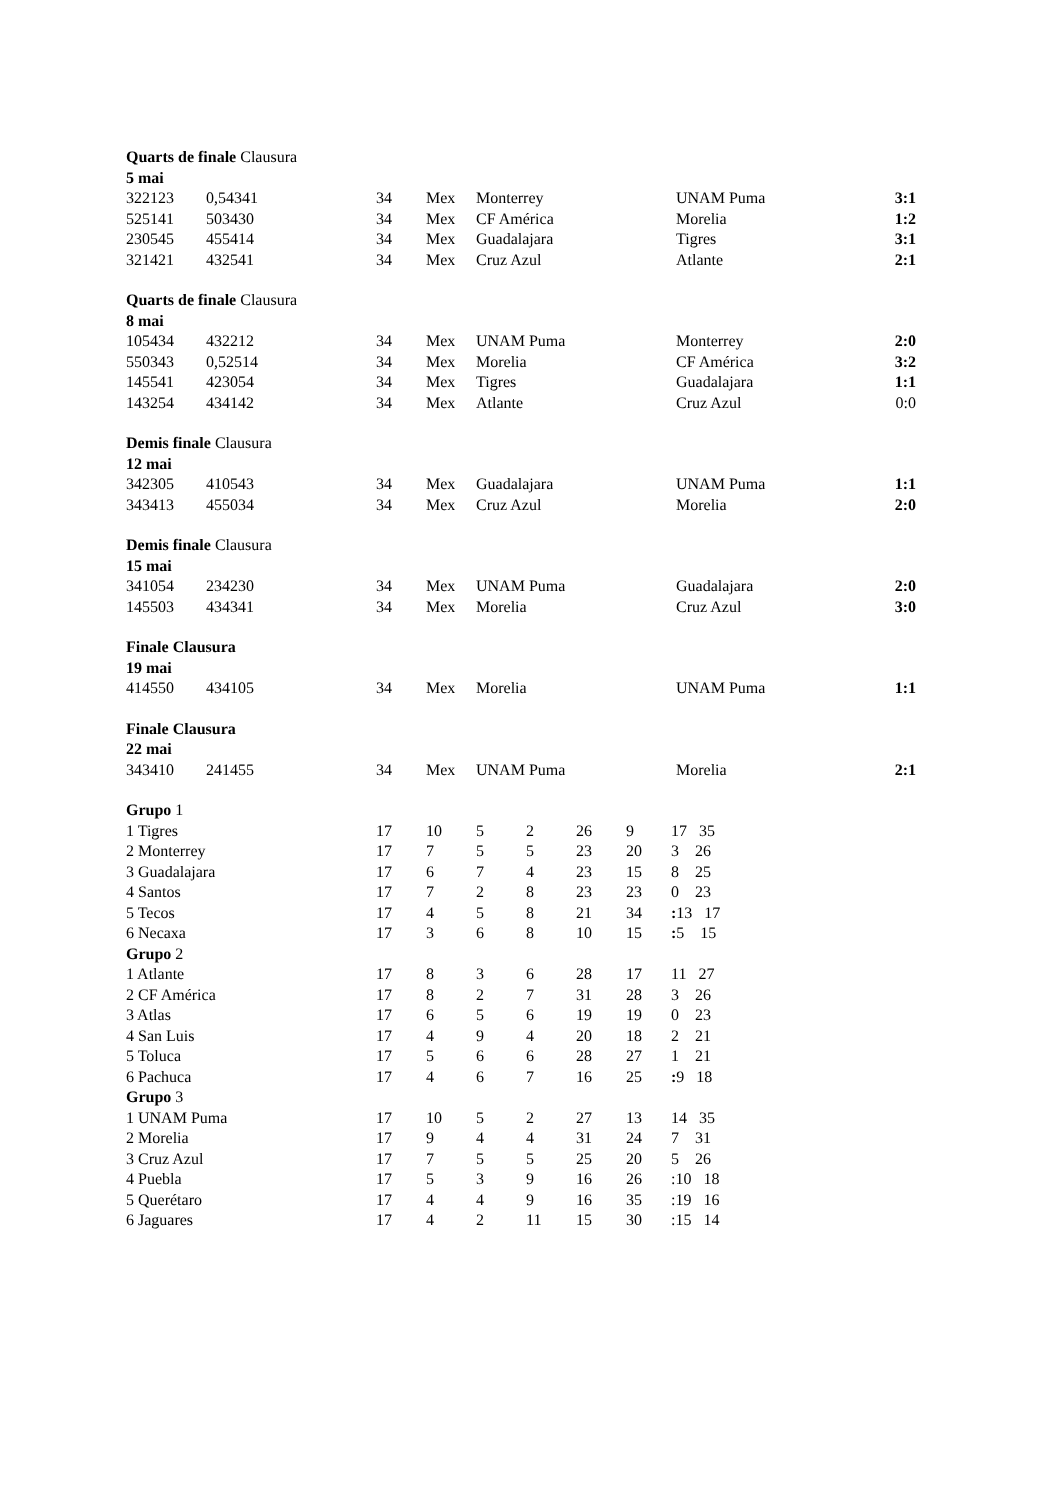| Quarts de finale Clausura | | | | | | |
| 5 mai | | | | | | |
| 322123 | 0,54341 | 34 | Mex | Monterrey | UNAM Puma | 3:1 |
| 525141 | 503430 | 34 | Mex | CF América | Morelia | 1:2 |
| 230545 | 455414 | 34 | Mex | Guadalajara | Tigres | 3:1 |
| 321421 | 432541 | 34 | Mex | Cruz Azul | Atlante | 2:1 |
| Quarts de finale Clausura | | | | | | |
| 8 mai | | | | | | |
| 105434 | 432212 | 34 | Mex | UNAM Puma | Monterrey | 2:0 |
| 550343 | 0,52514 | 34 | Mex | Morelia | CF América | 3:2 |
| 145541 | 423054 | 34 | Mex | Tigres | Guadalajara | 1:1 |
| 143254 | 434142 | 34 | Mex | Atlante | Cruz Azul | 0:0 |
| Demis finale Clausura | | | | | | |
| 12 mai | | | | | | |
| 342305 | 410543 | 34 | Mex | Guadalajara | UNAM Puma | 1:1 |
| 343413 | 455034 | 34 | Mex | Cruz Azul | Morelia | 2:0 |
| Demis finale Clausura | | | | | | |
| 15 mai | | | | | | |
| 341054 | 234230 | 34 | Mex | UNAM Puma | Guadalajara | 2:0 |
| 145503 | 434341 | 34 | Mex | Morelia | Cruz Azul | 3:0 |
| Finale Clausura | | | | | | |
| 19 mai | | | | | | |
| 414550 | 434105 | 34 | Mex | Morelia | UNAM Puma | 1:1 |
| Finale Clausura | | | | | | |
| 22 mai | | | | | | |
| 343410 | 241455 | 34 | Mex | UNAM Puma | Morelia | 2:1 |
| Grupo 1 | | | | | | | |
| 1 Tigres | 17 | 10 | 5 | 2 | 26 | 9 | 17 35 |
| 2 Monterrey | 17 | 7 | 5 | 5 | 23 | 20 | 3 26 |
| 3 Guadalajara | 17 | 6 | 7 | 4 | 23 | 15 | 8 25 |
| 4 Santos | 17 | 7 | 2 | 8 | 23 | 23 | 0 23 |
| 5 Tecos | 17 | 4 | 5 | 8 | 21 | 34 | : 13 17 |
| 6 Necaxa | 17 | 3 | 6 | 8 | 10 | 15 | : 5 15 |
| Grupo 2 | | | | | | | |
| 1 Atlante | 17 | 8 | 3 | 6 | 28 | 17 | 11 27 |
| 2 CF América | 17 | 8 | 2 | 7 | 31 | 28 | 3 26 |
| 3 Atlas | 17 | 6 | 5 | 6 | 19 | 19 | 0 23 |
| 4 San Luis | 17 | 4 | 9 | 4 | 20 | 18 | 2 21 |
| 5 Toluca | 17 | 5 | 6 | 6 | 28 | 27 | 1 21 |
| 6 Pachuca | 17 | 4 | 6 | 7 | 16 | 25 | : 9 18 |
| Grupo 3 | | | | | | | |
| 1 UNAM Puma | 17 | 10 | 5 | 2 | 27 | 13 | 14 35 |
| 2 Morelia | 17 | 9 | 4 | 4 | 31 | 24 | 7 31 |
| 3 Cruz Azul | 17 | 7 | 5 | 5 | 25 | 20 | 5 26 |
| 4 Puebla | 17 | 5 | 3 | 9 | 16 | 26 | :10 18 |
| 5 Querétaro | 17 | 4 | 4 | 9 | 16 | 35 | :19 16 |
| 6 Jaguares | 17 | 4 | 2 | 11 | 15 | 30 | :15 14 |